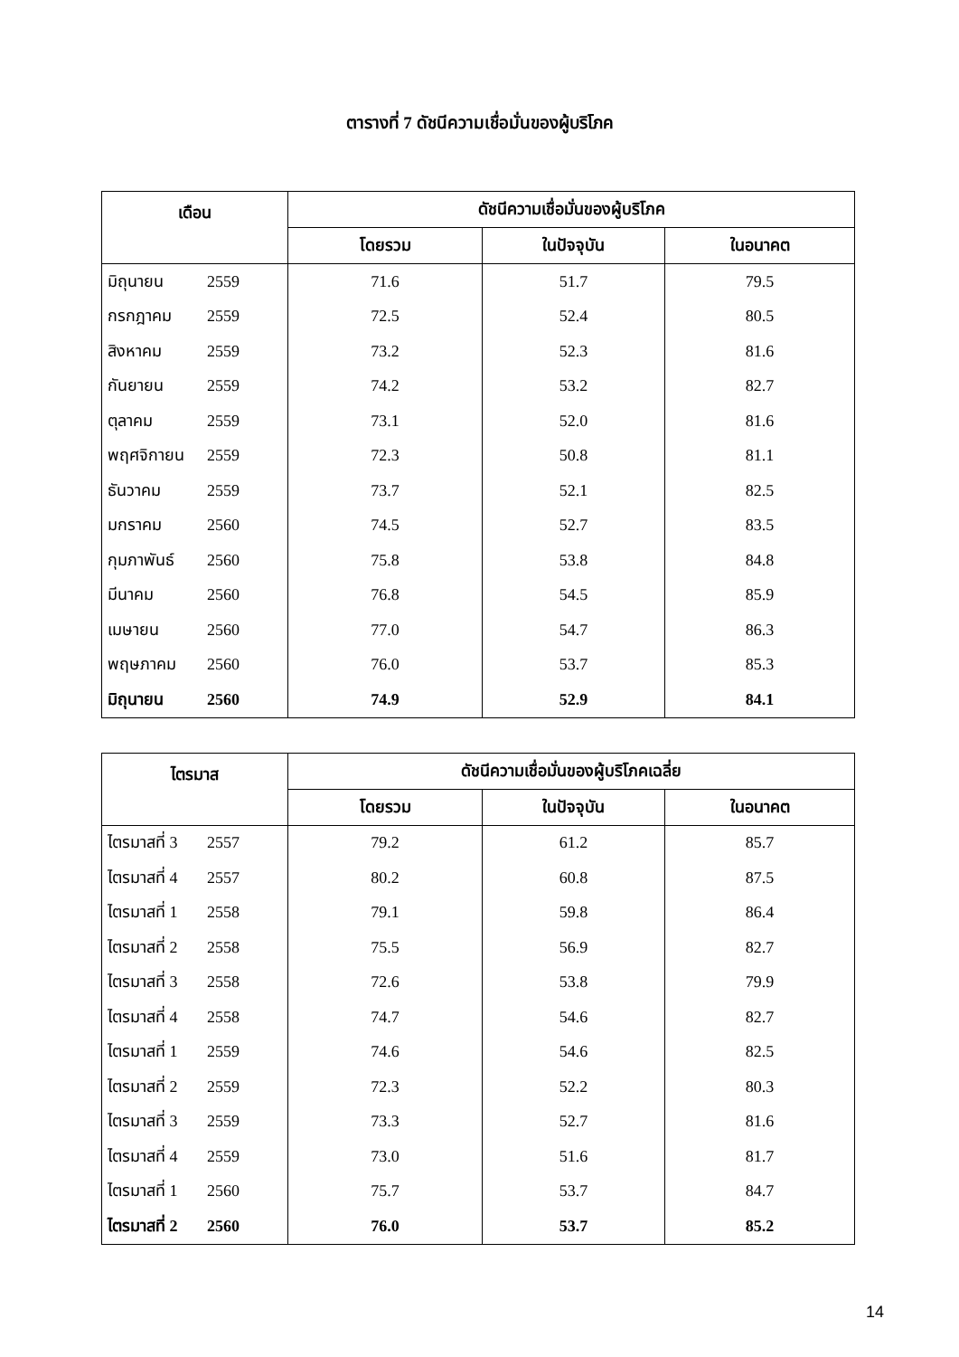ตารางที่ 7 ดัชนีความเชื่อมั่นของผู้บริโภค
| เดือน | ดัชนีความเชื่อมั่นของผู้บริโภค | | |
| --- | --- | --- | --- |
| | โดยรวม | ในปัจจุบัน | ในอนาคต |
| มิถุนายน 2559 | 71.6 | 51.7 | 79.5 |
| กรกฎาคม 2559 | 72.5 | 52.4 | 80.5 |
| สิงหาคม 2559 | 73.2 | 52.3 | 81.6 |
| กันยายน 2559 | 74.2 | 53.2 | 82.7 |
| ตุลาคม 2559 | 73.1 | 52.0 | 81.6 |
| พฤศจิกายน 2559 | 72.3 | 50.8 | 81.1 |
| ธันวาคม 2559 | 73.7 | 52.1 | 82.5 |
| มกราคม 2560 | 74.5 | 52.7 | 83.5 |
| กุมภาพันธ์ 2560 | 75.8 | 53.8 | 84.8 |
| มีนาคม 2560 | 76.8 | 54.5 | 85.9 |
| เมษายน 2560 | 77.0 | 54.7 | 86.3 |
| พฤษภาคม 2560 | 76.0 | 53.7 | 85.3 |
| มิถุนายน 2560 | 74.9 | 52.9 | 84.1 |
| ไตรมาส | ดัชนีความเชื่อมั่นของผู้บริโภคเฉลี่ย | | |
| --- | --- | --- | --- |
| | โดยรวม | ในปัจจุบัน | ในอนาคต |
| ไตรมาสที่ 3 2557 | 79.2 | 61.2 | 85.7 |
| ไตรมาสที่ 4 2557 | 80.2 | 60.8 | 87.5 |
| ไตรมาสที่ 1 2558 | 79.1 | 59.8 | 86.4 |
| ไตรมาสที่ 2 2558 | 75.5 | 56.9 | 82.7 |
| ไตรมาสที่ 3 2558 | 72.6 | 53.8 | 79.9 |
| ไตรมาสที่ 4 2558 | 74.7 | 54.6 | 82.7 |
| ไตรมาสที่ 1 2559 | 74.6 | 54.6 | 82.5 |
| ไตรมาสที่ 2 2559 | 72.3 | 52.2 | 80.3 |
| ไตรมาสที่ 3 2559 | 73.3 | 52.7 | 81.6 |
| ไตรมาสที่ 4 2559 | 73.0 | 51.6 | 81.7 |
| ไตรมาสที่ 1 2560 | 75.7 | 53.7 | 84.7 |
| ไตรมาสที่ 2 2560 | 76.0 | 53.7 | 85.2 |
14